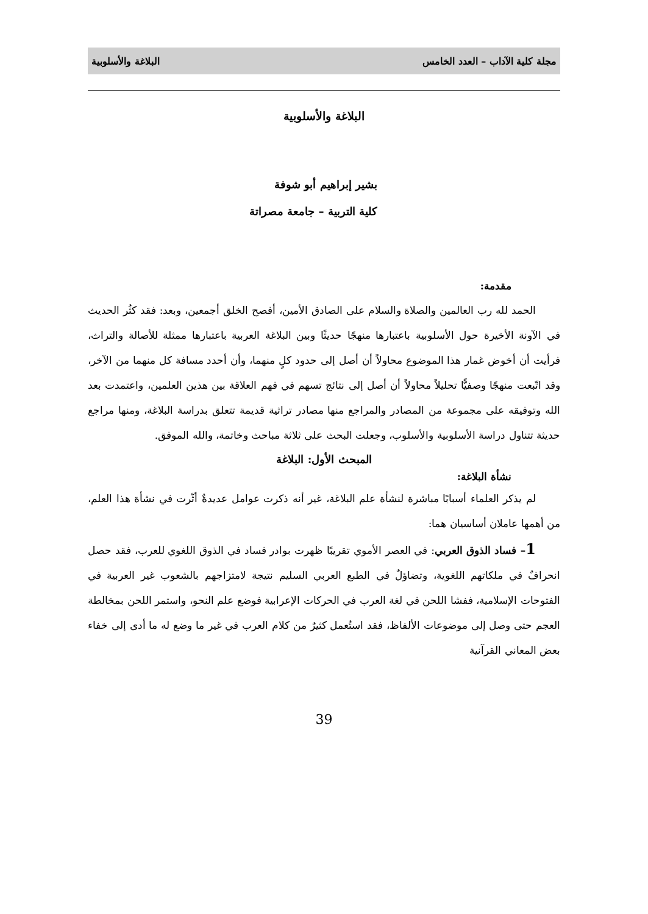مجلة كلية الآداب – العدد الخامس البلاغة والأسلوبية
البلاغة والأسلوبية
بشير إبراهيم أبو شوفة
كلية التربية – جامعة مصراتة
مقدمة:
الحمد لله رب العالمين والصلاة والسلام على الصادق الأمين، أفصح الخلق أجمعين، وبعد: فقد كثُر الحديث في الآونة الأخيرة حول الأسلوبية باعتبارها منهجًا حديثًا وبين البلاغة العربية باعتبارها ممثلة للأصالة والتراث، فرأيت أن أخوض غمار هذا الموضوع محاولاً أن أصل إلى حدود كلٍ منهما، وأن أحدد مسافة كل منهما من الآخر، وقد اتّبعت منهجًا وصفيًّا تحليلاً محاولاً أن أصل إلى نتائج تسهم في فهم العلاقة بين هذين العلمين، واعتمدت بعد الله وتوفيقه على مجموعة من المصادر والمراجع منها مصادر تراثية قديمة تتعلق بدراسة البلاغة، ومنها مراجع حديثة تتناول دراسة الأسلوبية والأسلوب، وجعلت البحث على ثلاثة مباحث وخاتمة، والله الموفق.
المبحث الأول: البلاغة
نشأة البلاغة:
لم يذكر العلماء أسبابًا مباشرة لنشأة علم البلاغة، غير أنه ذكرت عوامل عديدةٌ أثّرت في نشأة هذا العلم، من أهمها عاملان أساسيان هما:
1– فساد الذوق العربي: في العصر الأموي تقريبًا ظهرت بوادر فساد في الذوق اللغوي للعرب، فقد حصل انحرافٌ في ملكاتهم اللغوية، وتضاؤلٌ في الطبع العربي السليم نتيجة لامتزاجهم بالشعوب غير العربية في الفتوحات الإسلامية، ففشا اللحن في لغة العرب في الحركات الإعرابية فوضع علم النحو، واستمر اللحن بمخالطة العجم حتى وصل إلى موضوعات الألفاظ، فقد استُعمل كثيرٌ من كلام العرب في غير ما وضع له ما أدى إلى خفاء بعض المعاني القرآنية
39